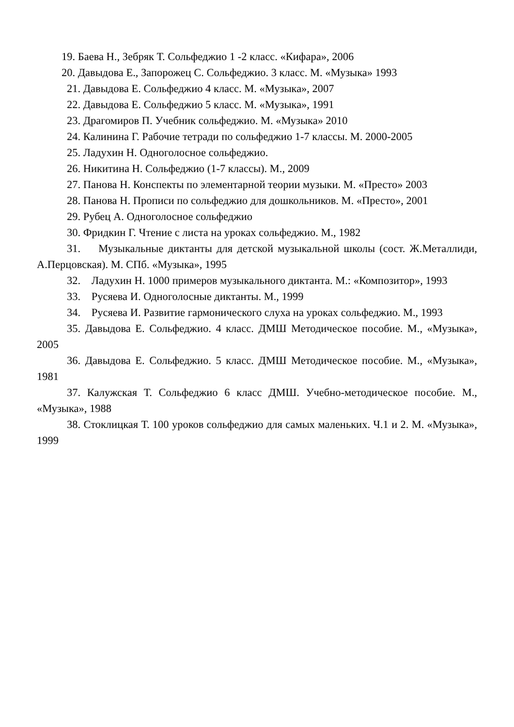19. Баева Н., Зебряк Т. Сольфеджио 1 -2 класс. «Кифара», 2006
20. Давыдова Е., Запорожец С. Сольфеджио. 3 класс. М. «Музыка» 1993
21. Давыдова Е. Сольфеджио 4 класс. М. «Музыка», 2007
22. Давыдова Е. Сольфеджио 5 класс. М. «Музыка», 1991
23. Драгомиров П. Учебник сольфеджио. М. «Музыка» 2010
24. Калинина Г. Рабочие тетради по сольфеджио 1-7 классы. М. 2000-2005
25. Ладухин Н. Одноголосное сольфеджио.
26. Никитина Н. Сольфеджио (1-7 классы). М., 2009
27. Панова Н. Конспекты по элементарной теории музыки. М. «Престо» 2003
28. Панова Н. Прописи по сольфеджио для дошкольников. М. «Престо», 2001
29. Рубец А. Одноголосное сольфеджио
30. Фридкин Г. Чтение с листа на уроках сольфеджио. М., 1982
31. Музыкальные диктанты для детской музыкальной школы (сост. Ж.Металлиди, А.Перцовская). М. СПб. «Музыка», 1995
32. Ладухин Н. 1000 примеров музыкального диктанта. М.: «Композитор», 1993
33. Русяева И. Одноголосные диктанты. М., 1999
34. Русяева И. Развитие гармонического слуха на уроках сольфеджио. М., 1993
35. Давыдова Е. Сольфеджио. 4 класс. ДМШ Методическое пособие. М., «Музыка», 2005
36. Давыдова Е. Сольфеджио. 5 класс. ДМШ Методическое пособие. М., «Музыка», 1981
37. Калужская Т. Сольфеджио 6 класс ДМШ. Учебно-методическое пособие. М., «Музыка», 1988
38. Стоклицкая Т. 100 уроков сольфеджио для самых маленьких. Ч.1 и 2. М. «Музыка», 1999